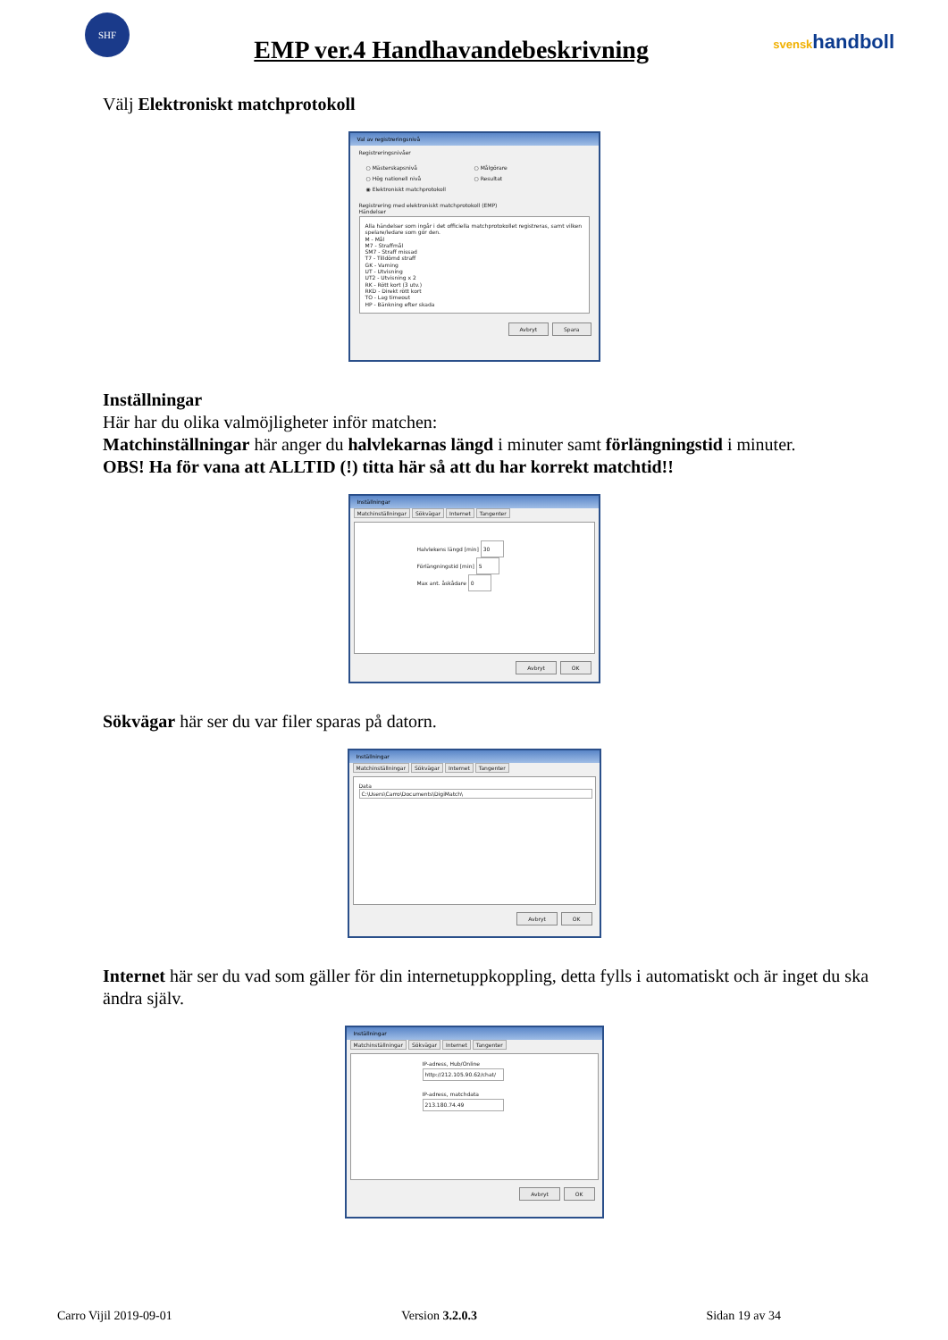SHF
EMP ver.4 Handhavandebeskrivning
svenskhandboll
Välj Elektroniskt matchprotokoll
Val av registreringsnivå
Registreringsnivåer
○ Mästerskapsnivå
○ Hög nationell nivå
◉ Elektroniskt matchprotokoll
○ Målgörare
○ Resultat
Registrering med elektroniskt matchprotokoll (EMP)
Händelser
Alla händelser som ingår i det officiella matchprotokollet registreras, samt vilken spelare/ledare som gör den.
M - Mål
M7 - Straffmål
SM7 - Straff missad
T7 - Tilldömd straff
GK - Varning
UT - Utvisning
UT2 - Utvisning x 2
RK - Rött kort (3 utv.)
RKD - Direkt rött kort
TO - Lag timeout
HP - Bänkning efter skada
Avbryt Spara
Inställningar
Här har du olika valmöjligheter inför matchen:
Matchinställningar här anger du halvlekarnas längd i minuter samt förlängningstid i minuter.
OBS! Ha för vana att ALLTID (!) titta här så att du har korrekt matchtid!!
Inställningar
Matchinställningar Sökvägar Internet Tangenter
Halvlekens längd [min] 30
Förlängningstid [min] 5
Max ant. åskådare 0
Avbryt OK
Sökvägar här ser du var filer sparas på datorn.
Inställningar
Matchinställningar Sökvägar Internet Tangenter
Data
C:\Users\Carro\Documents\DigiMatch\
Avbryt OK
Internet här ser du vad som gäller för din internetuppkoppling, detta fylls i automatiskt och är inget du ska ändra själv.
Inställningar
Matchinställningar Sökvägar Internet Tangenter
IP-adress, Hub/Online
http://212.105.90.62/chat/
IP-adress, matchdata
213.180.74.49
Avbryt OK
Carro Vijil 2019-09-01 Version 3.2.0.3 Sidan 19 av 34